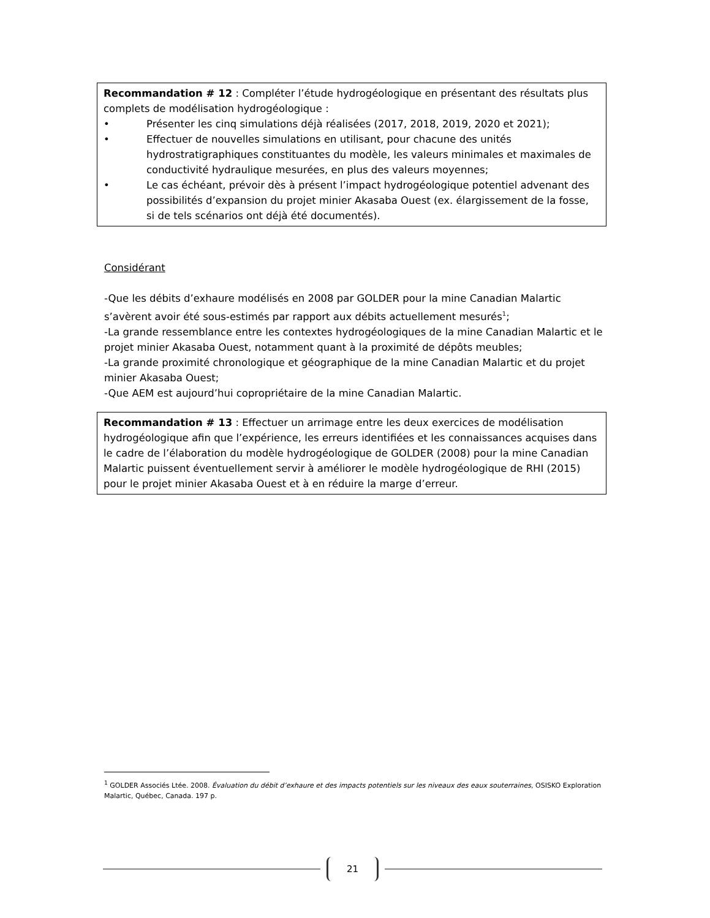Recommandation # 12 : Compléter l’étude hydrogéologique en présentant des résultats plus complets de modélisation hydrogéologique :
• Présenter les cinq simulations déjà réalisées (2017, 2018, 2019, 2020 et 2021);
• Effectuer de nouvelles simulations en utilisant, pour chacune des unités hydrostratigraphiques constituantes du modèle, les valeurs minimales et maximales de conductivité hydraulique mesurées, en plus des valeurs moyennes;
• Le cas échéant, prévoir dès à présent l’impact hydrogéologique potentiel advenant des possibilités d’expansion du projet minier Akasaba Ouest (ex. élargissement de la fosse, si de tels scénarios ont déjà été documentés).
Considérant
-Que les débits d’exhaure modélisés en 2008 par GOLDER pour la mine Canadian Malartic s’avèrent avoir été sous-estimés par rapport aux débits actuellement mesurés<sup>1</sup>;
-La grande ressemblance entre les contextes hydrogéologiques de la mine Canadian Malartic et le projet minier Akasaba Ouest, notamment quant à la proximité de dépôts meubles;
-La grande proximité chronologique et géographique de la mine Canadian Malartic et du projet minier Akasaba Ouest;
-Que AEM est aujourd’hui copropriétaire de la mine Canadian Malartic.
Recommandation # 13 : Effectuer un arrimage entre les deux exercices de modélisation hydrogéologique afin que l’expérience, les erreurs identifiées et les connaissances acquises dans le cadre de l’élaboration du modèle hydrogéologique de GOLDER (2008) pour la mine Canadian Malartic puissent éventuellement servir à améliorer le modèle hydrogéologique de RHI (2015) pour le projet minier Akasaba Ouest et à en réduire la marge d’erreur.
<sup>1</sup> GOLDER Associés Ltée. 2008. Évaluation du débit d’exhaure et des impacts potentiels sur les niveaux des eaux souterraines, OSISKO Exploration Malartic, Québec, Canada. 197 p.
21